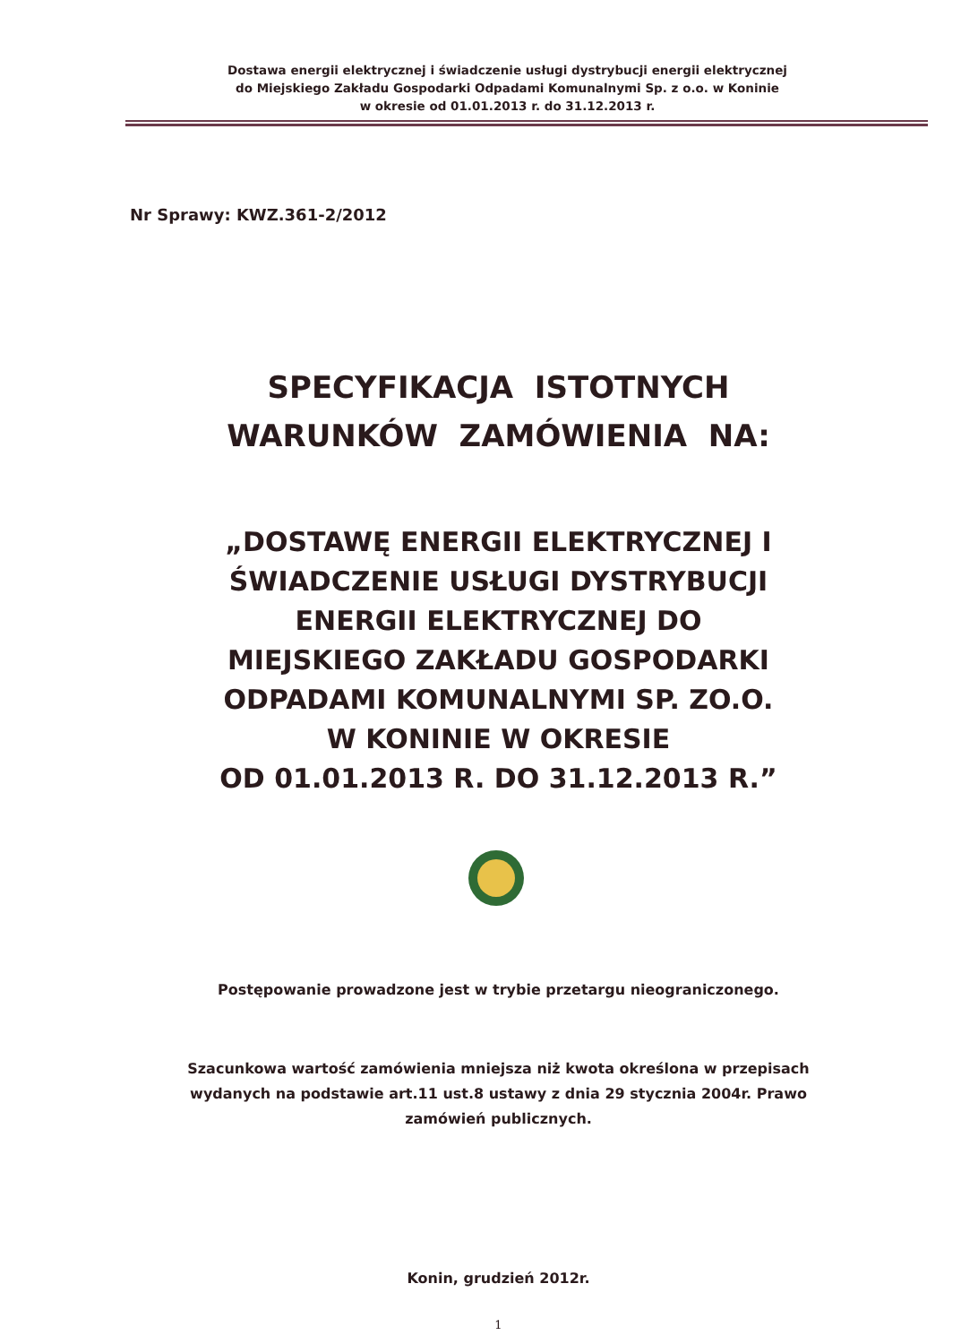Dostawa energii elektrycznej i świadczenie usługi dystrybucji energii elektrycznej
do Miejskiego Zakładu Gospodarki Odpadami Komunalnymi Sp. z o.o. w Koninie
w okresie od 01.01.2013 r. do 31.12.2013 r.
Nr Sprawy: KWZ.361-2/2012
SPECYFIKACJA ISTOTNYCH
WARUNKÓW ZAMÓWIENIA NA:
„DOSTAWĘ ENERGII ELEKTRYCZNEJ I
ŚWIADCZENIE USŁUGI DYSTRYBUCJI
ENERGII ELEKTRYCZNEJ DO
MIEJSKIEGO ZAKŁADU GOSPODARKI
ODPADAMI KOMUNALNYMI SP. ZO.O.
W KONINIE W OKRESIE
OD 01.01.2013 R. DO 31.12.2013 R.”
Postępowanie prowadzone jest w trybie przetargu nieograniczonego.
Szacunkowa wartość zamówienia mniejsza niż kwota określona w przepisach
wydanych na podstawie art.11 ust.8 ustawy z dnia 29 stycznia 2004r. Prawo
zamówień publicznych.
Konin, grudzień 2012r.
1